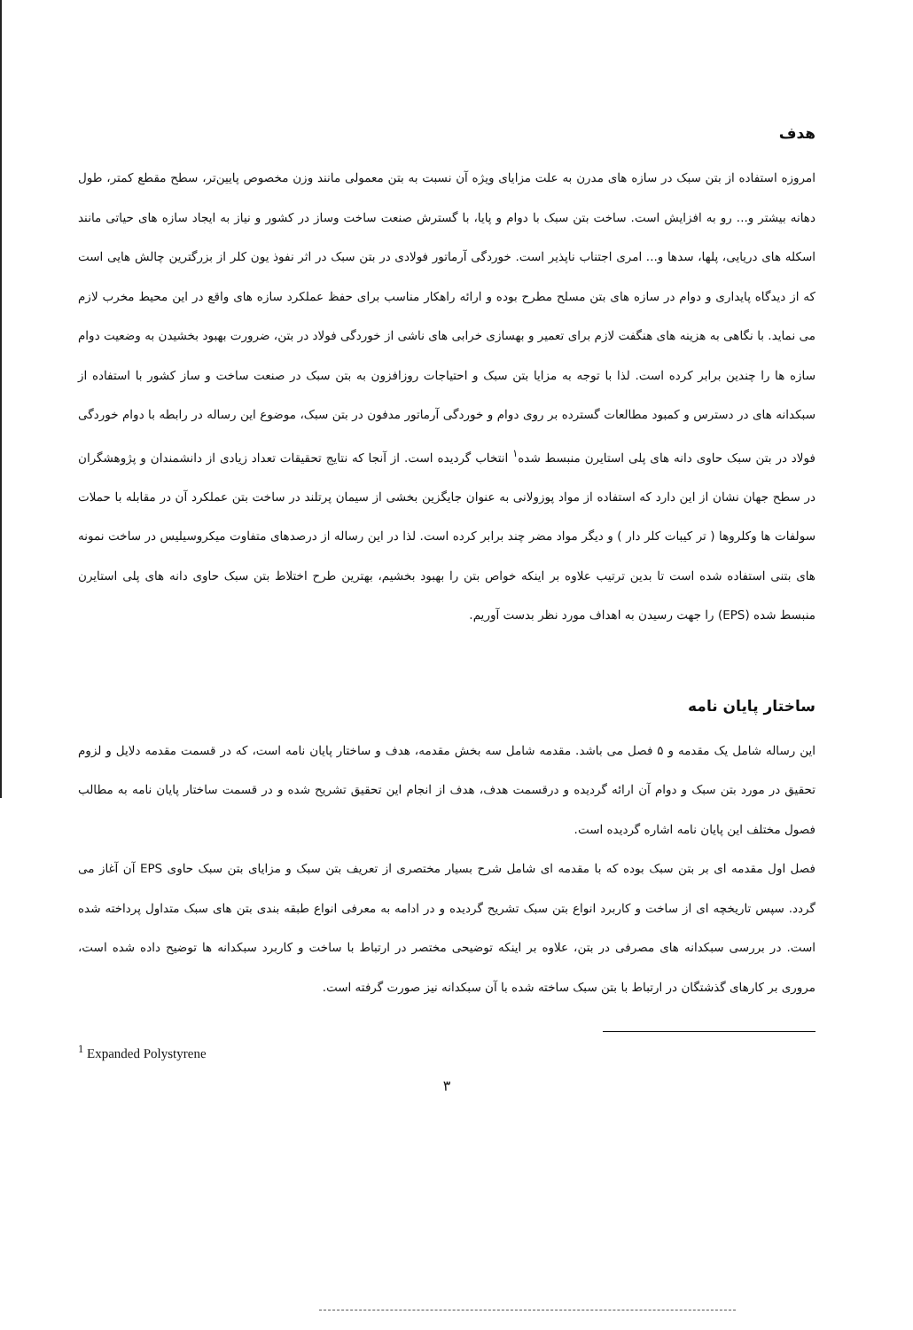هدف
امروزه استفاده از بتن سبک در سازه های مدرن به علت مزایای ویژه آن نسبت به بتن معمولی مانند وزن مخصوص پایین‌تر، سطح مقطع کمتر، طول دهانه بیشتر و... رو به افزایش است. ساخت بتن سبک با دوام و پایا، با گسترش صنعت ساخت وساز در کشور و نیاز به ایجاد سازه های حیاتی مانند اسکله های دریایی، پلها، سدها و... امری اجتناب ناپذیر است. خوردگی آرماتور فولادی در بتن سبک در اثر نفوذ یون کلر از بزرگترین چالش هایی است که از دیدگاه پایداری و دوام در سازه های بتن مسلح مطرح بوده و ارائه راهکار مناسب برای حفظ عملکرد سازه های واقع در این محیط مخرب لازم می نماید. با نگاهی به هزینه های هنگفت لازم برای تعمیر و بهسازی خرابی های ناشی از خوردگی فولاد در بتن، ضرورت بهبود بخشیدن به وضعیت دوام سازه ها را چندین برابر کرده است. لذا با توجه به مزایا بتن سبک و احتیاجات روزافزون به بتن سبک در صنعت ساخت و ساز کشور با استفاده از سبکدانه های در دسترس و کمبود مطالعات گسترده بر روی دوام و خوردگی آرماتور مدفون در بتن سبک، موضوع این رساله در رابطه با دوام خوردگی فولاد در بتن سبک حاوی دانه های پلی استایرن منبسط شده<sup>۱</sup> انتخاب گردیده است. از آنجا که نتایج تحقیقات تعداد زیادی از دانشمندان و پژوهشگران در سطح جهان نشان از این دارد که استفاده از مواد پوزولانی به عنوان جایگزین بخشی از سیمان پرتلند در ساخت بتن عملکرد آن در مقابله با حملات سولفات ها وکلروها ( تر کیبات کلر دار ) و دیگر مواد مضر چند برابر کرده است. لذا در این رساله از درصدهای متفاوت میکروسیلیس در ساخت نمونه های بتنی استفاده شده است تا بدین ترتیب علاوه بر اینکه خواص بتن را بهبود بخشیم، بهترین طرح اختلاط بتن سبک حاوی دانه های پلی استایرن منبسط شده (EPS) را جهت رسیدن به اهداف مورد نظر بدست آوریم.
ساختار پایان نامه
این رساله شامل یک مقدمه و ۵ فصل می باشد. مقدمه شامل سه بخش مقدمه، هدف و ساختار پایان نامه است، که در قسمت مقدمه دلایل و لزوم تحقیق در مورد بتن سبک و دوام آن ارائه گردیده و درقسمت هدف، هدف از انجام این تحقیق تشریح شده و در قسمت ساختار پایان نامه به مطالب فصول مختلف این پایان نامه اشاره گردیده است.
فصل اول مقدمه ای بر بتن سبک بوده که با مقدمه ای شامل شرح بسیار مختصری از تعریف بتن سبک و مزایای بتن سبک حاوی EPS آن آغاز می گردد. سپس تاریخچه ای از ساخت و کاربرد انواع بتن سبک تشریح گردیده و در ادامه به معرفی انواع طبقه بندی بتن های سبک متداول پرداخته شده است. در بررسی سبکدانه های مصرفی در بتن، علاوه بر اینکه توضیحی مختصر در ارتباط با ساخت و کاربرد سبکدانه ها توضیح داده شده است، مروری بر کارهای گذشتگان در ارتباط با بتن سبک ساخته شده با آن سبکدانه نیز صورت گرفته است.
<sup>1</sup> Expanded Polystyrene
۳